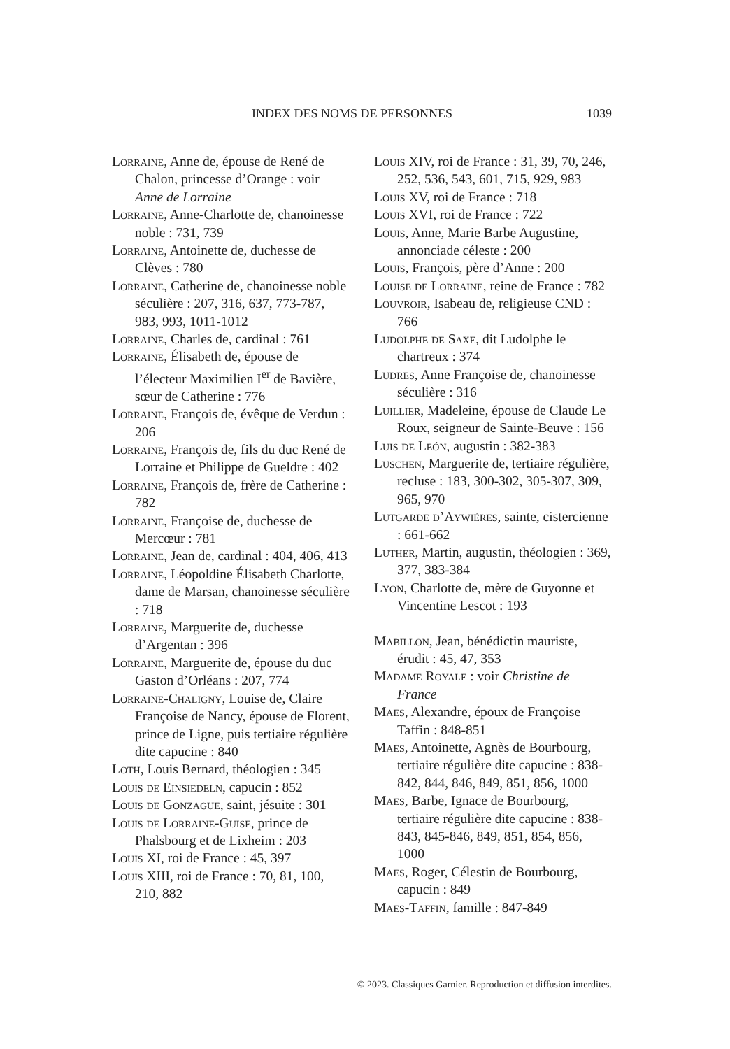INDEX DES NOMS DE PERSONNES 1039
Lorraine, Anne de, épouse de René de Chalon, princesse d’Orange : voir Anne de Lorraine
Lorraine, Anne-Charlotte de, chanoinesse noble : 731, 739
Lorraine, Antoinette de, duchesse de Clèves : 780
Lorraine, Catherine de, chanoinesse noble séculière : 207, 316, 637, 773-787, 983, 993, 1011-1012
Lorraine, Charles de, cardinal : 761
Lorraine, Élisabeth de, épouse de l’électeur Maximilien I<sup>er</sup> de Bavière, sœur de Catherine : 776
Lorraine, François de, évêque de Verdun : 206
Lorraine, François de, fils du duc René de Lorraine et Philippe de Gueldre : 402
Lorraine, François de, frère de Catherine : 782
Lorraine, Françoise de, duchesse de Mercœur : 781
Lorraine, Jean de, cardinal : 404, 406, 413
Lorraine, Léopoldine Élisabeth Charlotte, dame de Marsan, chanoinesse séculière : 718
Lorraine, Marguerite de, duchesse d’Argentan : 396
Lorraine, Marguerite de, épouse du duc Gaston d’Orléans : 207, 774
Lorraine-Chaligny, Louise de, Claire Françoise de Nancy, épouse de Florent, prince de Ligne, puis tertiaire régulière dite capucine : 840
Loth, Louis Bernard, théologien : 345
Louis de Einsiedeln, capucin : 852
Louis de Gonzague, saint, jésuite : 301
Louis de Lorraine-Guise, prince de Phalsbourg et de Lixheim : 203
Louis XI, roi de France : 45, 397
Louis XIII, roi de France : 70, 81, 100, 210, 882
Louis XIV, roi de France : 31, 39, 70, 246, 252, 536, 543, 601, 715, 929, 983
Louis XV, roi de France : 718
Louis XVI, roi de France : 722
Louis, Anne, Marie Barbe Augustine, annonciade céleste : 200
Louis, François, père d’Anne : 200
Louise de Lorraine, reine de France : 782
Louvroir, Isabeau de, religieuse CND : 766
Ludolphe de Saxe, dit Ludolphe le chartreux : 374
Ludres, Anne Françoise de, chanoinesse séculière : 316
Luillier, Madeleine, épouse de Claude Le Roux, seigneur de Sainte-Beuve : 156
Luis de León, augustin : 382-383
Luschen, Marguerite de, tertiaire régulière, recluse : 183, 300-302, 305-307, 309, 965, 970
Lutgarde d’Aywières, sainte, cistercienne : 661-662
Luther, Martin, augustin, théologien : 369, 377, 383-384
Lyon, Charlotte de, mère de Guyonne et Vincentine Lescot : 193
Mabillon, Jean, bénédictin mauriste, érudit : 45, 47, 353
Madame Royale : voir Christine de France
Maes, Alexandre, époux de Françoise Taffin : 848-851
Maes, Antoinette, Agnès de Bourbourg, tertiaire régulière dite capucine : 838-842, 844, 846, 849, 851, 856, 1000
Maes, Barbe, Ignace de Bourbourg, tertiaire régulière dite capucine : 838-843, 845-846, 849, 851, 854, 856, 1000
Maes, Roger, Célestin de Bourbourg, capucin : 849
Maes-Taffin, famille : 847-849
© 2023. Classiques Garnier. Reproduction et diffusion interdites.